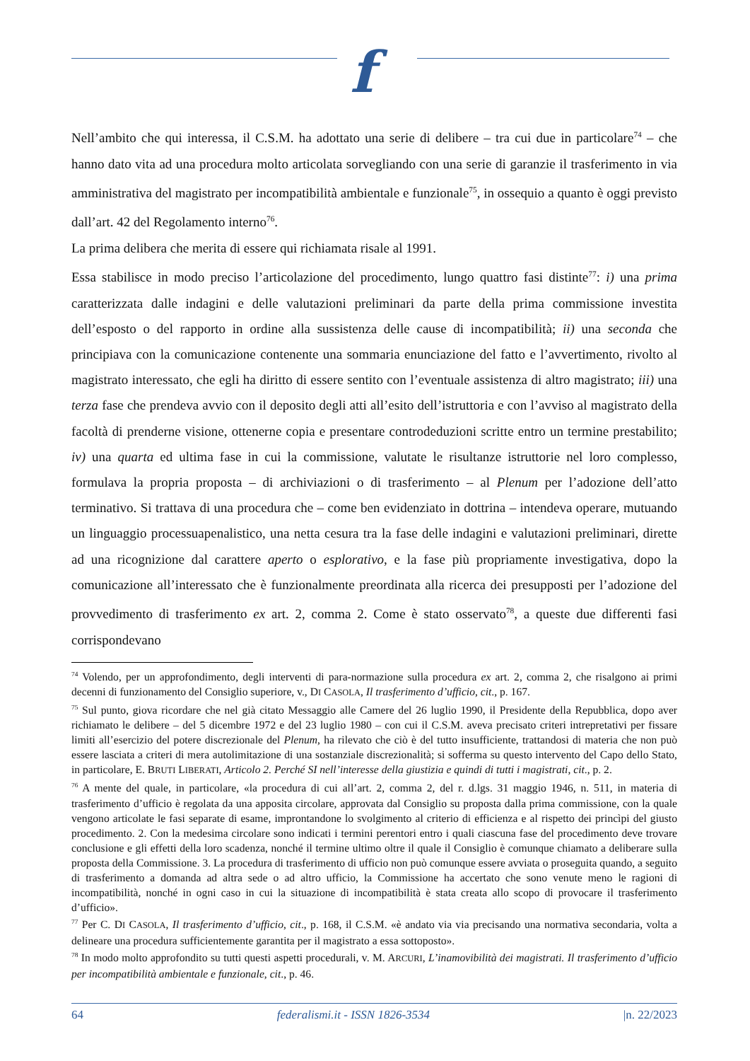f
Nell’ambito che qui interessa, il C.S.M. ha adottato una serie di delibere – tra cui due in particolare<sup>74</sup> – che hanno dato vita ad una procedura molto articolata sorvegliando con una serie di garanzie il trasferimento in via amministrativa del magistrato per incompatibilità ambientale e funzionale<sup>75</sup>, in ossequio a quanto è oggi previsto dall’art. 42 del Regolamento interno<sup>76</sup>.
La prima delibera che merita di essere qui richiamata risale al 1991.
Essa stabilisce in modo preciso l’articolazione del procedimento, lungo quattro fasi distinte<sup>77</sup>: i) una prima caratterizzata dalle indagini e delle valutazioni preliminari da parte della prima commissione investita dell’esposto o del rapporto in ordine alla sussistenza delle cause di incompatibilità; ii) una seconda che principiava con la comunicazione contenente una sommaria enunciazione del fatto e l’avvertimento, rivolto al magistrato interessato, che egli ha diritto di essere sentito con l’eventuale assistenza di altro magistrato; iii) una terza fase che prendeva avvio con il deposito degli atti all’esito dell’istruttoria e con l’avviso al magistrato della facoltà di prenderne visione, ottenerne copia e presentare controdeduzioni scritte entro un termine prestabilito; iv) una quarta ed ultima fase in cui la commissione, valutate le risultanze istruttorie nel loro complesso, formulava la propria proposta – di archiviazioni o di trasferimento – al Plenum per l’adozione dell’atto terminativo. Si trattava di una procedura che – come ben evidenziato in dottrina – intendeva operare, mutuando un linguaggio processuapenalistico, una netta cesura tra la fase delle indagini e valutazioni preliminari, dirette ad una ricognizione dal carattere aperto o esplorativo, e la fase più propriamente investigativa, dopo la comunicazione all’interessato che è funzionalmente preordinata alla ricerca dei presupposti per l’adozione del provvedimento di trasferimento ex art. 2, comma 2. Come è stato osservato<sup>78</sup>, a queste due differenti fasi corrispondevano
<sup>74</sup> Volendo, per un approfondimento, degli interventi di para-normazione sulla procedura ex art. 2, comma 2, che risalgono ai primi decenni di funzionamento del Consiglio superiore, v., DI CASOLA, Il trasferimento d’ufficio, cit., p. 167.
<sup>75</sup> Sul punto, giova ricordare che nel già citato Messaggio alle Camere del 26 luglio 1990, il Presidente della Repubblica, dopo aver richiamato le delibere – del 5 dicembre 1972 e del 23 luglio 1980 – con cui il C.S.M. aveva precisato criteri intrepretativi per fissare limiti all’esercizio del potere discrezionale del Plenum, ha rilevato che ciò è del tutto insufficiente, trattandosi di materia che non può essere lasciata a criteri di mera autolimitazione di una sostanziale discrezionalità; si sofferma su questo intervento del Capo dello Stato, in particolare, E. BRUTI LIBERATI, Articolo 2. Perché SI nell’interesse della giustizia e quindi di tutti i magistrati, cit., p. 2.
<sup>76</sup> A mente del quale, in particolare, «la procedura di cui all’art. 2, comma 2, del r. d.lgs. 31 maggio 1946, n. 511, in materia di trasferimento d’ufficio è regolata da una apposita circolare, approvata dal Consiglio su proposta dalla prima commissione, con la quale vengono articolate le fasi separate di esame, improntandone lo svolgimento al criterio di efficienza e al rispetto dei princìpi del giusto procedimento. 2. Con la medesima circolare sono indicati i termini perentori entro i quali ciascuna fase del procedimento deve trovare conclusione e gli effetti della loro scadenza, nonché il termine ultimo oltre il quale il Consiglio è comunque chiamato a deliberare sulla proposta della Commissione. 3. La procedura di trasferimento di ufficio non può comunque essere avviata o proseguita quando, a seguito di trasferimento a domanda ad altra sede o ad altro ufficio, la Commissione ha accertato che sono venute meno le ragioni di incompatibilità, nonché in ogni caso in cui la situazione di incompatibilità è stata creata allo scopo di provocare il trasferimento d’ufficio».
<sup>77</sup> Per C. DI CASOLA, Il trasferimento d’ufficio, cit., p. 168, il C.S.M. «è andato via via precisando una normativa secondaria, volta a delineare una procedura sufficientemente garantita per il magistrato a essa sottoposto».
<sup>78</sup> In modo molto approfondito su tutti questi aspetti procedurali, v. M. ARCURI, L’inamovibilità dei magistrati. Il trasferimento d’ufficio per incompatibilità ambientale e funzionale, cit., p. 46.
64 federalismi.it - ISSN 1826-3534 |n. 22/2023